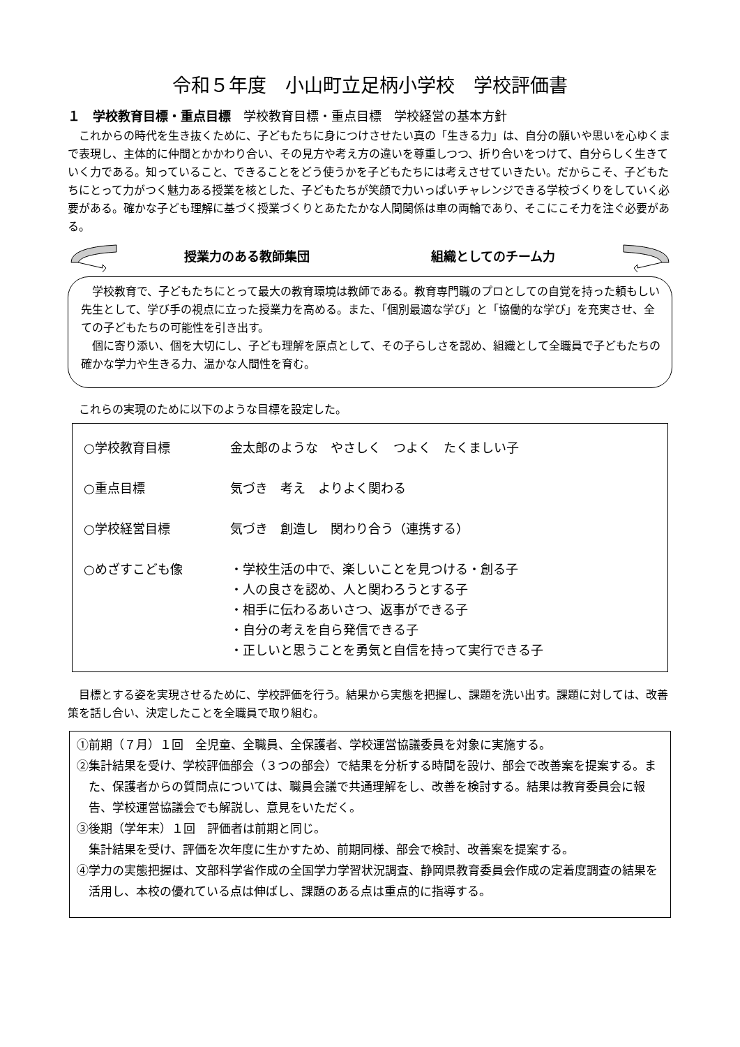令和５年度　小山町立足柄小学校　学校評価書
１　学校教育目標・重点目標　学校教育目標・重点目標　学校経営の基本方針
これからの時代を生き抜くために、子どもたちに身につけさせたい真の「生きる力」は、自分の願いや思いを心ゆくまで表現し、主体的に仲間とかかわり合い、その見方や考え方の違いを尊重しつつ、折り合いをつけて、自分らしく生きていく力である。知っていること、できることをどう使うかを子どもたちには考えさせていきたい。だからこそ、子どもたちにとって力がつく魅力ある授業を核とした、子どもたちが笑顔で力いっぱいチャレンジできる学校づくりをしていく必要がある。確かな子ども理解に基づく授業づくりとあたたかな人間関係は車の両輪であり、そこにこそ力を注ぐ必要がある。
授業力のある教師集団 組織としてのチーム力
学校教育で、子どもたちにとって最大の教育環境は教師である。教育専門職のプロとしての自覚を持った頼もしい先生として、学び手の視点に立った授業力を高める。また、「個別最適な学び」と「協働的な学び」を充実させ、全ての子どもたちの可能性を引き出す。
個に寄り添い、個を大切にし、子ども理解を原点として、その子らしさを認め、組織として全職員で子どもたちの確かな学力や生きる力、温かな人間性を育む。
これらの実現のために以下のような目標を設定した。
○学校教育目標 金太郎のような　やさしく　つよく　たくましい子
○重点目標 気づき　考え　よりよく関わる
○学校経営目標 気づき　創造し　関わり合う（連携する）
○めざすこども像 ・学校生活の中で、楽しいことを見つける・創る子
・人の良さを認め、人と関わろうとする子
・相手に伝わるあいさつ、返事ができる子
・自分の考えを自ら発信できる子
・正しいと思うことを勇気と自信を持って実行できる子
目標とする姿を実現させるために、学校評価を行う。結果から実態を把握し、課題を洗い出す。課題に対しては、改善策を話し合い、決定したことを全職員で取り組む。
①前期（７月）１回　全児童、全職員、全保護者、学校運営協議委員を対象に実施する。
②集計結果を受け、学校評価部会（３つの部会）で結果を分析する時間を設け、部会で改善案を提案する。また、保護者からの質問点については、職員会議で共通理解をし、改善を検討する。結果は教育委員会に報告、学校運営協議会でも解説し、意見をいただく。
③後期（学年末）１回　評価者は前期と同じ。
集計結果を受け、評価を次年度に生かすため、前期同様、部会で検討、改善案を提案する。
④学力の実態把握は、文部科学省作成の全国学力学習状況調査、静岡県教育委員会作成の定着度調査の結果を活用し、本校の優れている点は伸ばし、課題のある点は重点的に指導する。